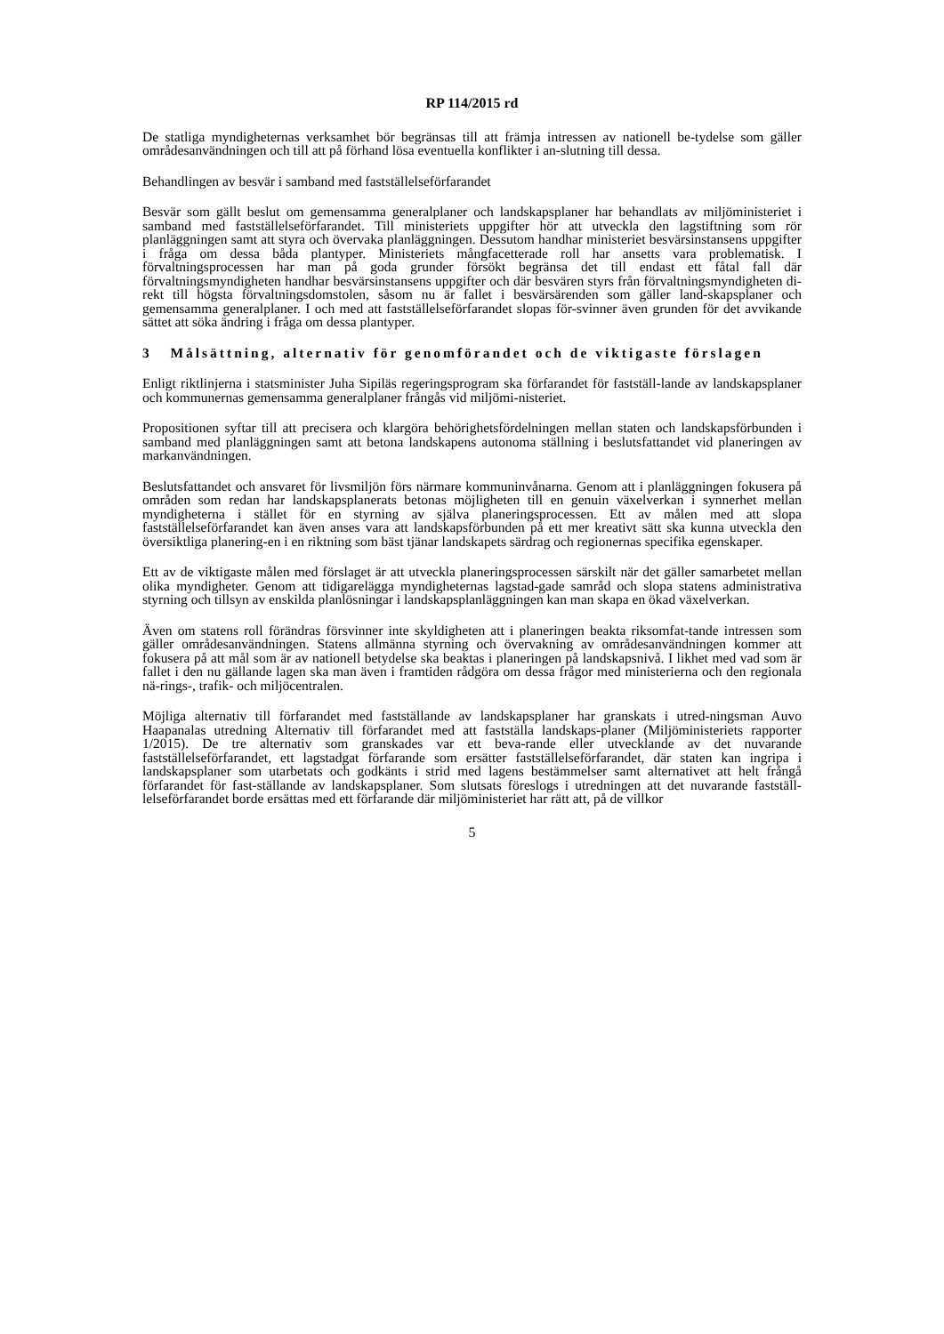RP 114/2015 rd
De statliga myndigheternas verksamhet bör begränsas till att främja intressen av nationell be-tydelse som gäller områdesanvändningen och till att på förhand lösa eventuella konflikter i an-slutning till dessa.
Behandlingen av besvär i samband med fastställelseförfarandet
Besvär som gällt beslut om gemensamma generalplaner och landskapsplaner har behandlats av miljöministeriet i samband med fastställelseförfarandet. Till ministeriets uppgifter hör att utveckla den lagstiftning som rör planläggningen samt att styra och övervaka planläggningen. Dessutom handhar ministeriet besvärsinstansens uppgifter i fråga om dessa båda plantyper. Ministeriets mångfacetterade roll har ansetts vara problematisk. I förvaltningsprocessen har man på goda grunder försökt begränsa det till endast ett fåtal fall där förvaltningsmyndigheten handhar besvärsinstansens uppgifter och där besvären styrs från förvaltningsmyndigheten di-rekt till högsta förvaltningsdomstolen, såsom nu är fallet i besvärsärenden som gäller land-skapsplaner och gemensamma generalplaner. I och med att fastställelseförfarandet slopas för-svinner även grunden för det avvikande sättet att söka ändring i fråga om dessa plantyper.
3 Målsättning, alternativ för genomförandet och de viktigaste förslagen
Enligt riktlinjerna i statsminister Juha Sipiläs regeringsprogram ska förfarandet för fastställ-lande av landskapsplaner och kommunernas gemensamma generalplaner frångås vid miljömi-nisteriet.
Propositionen syftar till att precisera och klargöra behörighetsfördelningen mellan staten och landskapsförbunden i samband med planläggningen samt att betona landskapens autonoma ställning i beslutsfattandet vid planeringen av markanvändningen.
Beslutsfattandet och ansvaret för livsmiljön förs närmare kommuninvånarna. Genom att i planläggningen fokusera på områden som redan har landskapsplanerats betonas möjligheten till en genuin växelverkan i synnerhet mellan myndigheterna i stället för en styrning av själva planeringsprocessen. Ett av målen med att slopa fastställelseförfarandet kan även anses vara att landskapsförbunden på ett mer kreativt sätt ska kunna utveckla den översiktliga planering-en i en riktning som bäst tjänar landskapets särdrag och regionernas specifika egenskaper.
Ett av de viktigaste målen med förslaget är att utveckla planeringsprocessen särskilt när det gäller samarbetet mellan olika myndigheter. Genom att tidigarelägga myndigheternas lagstad-gade samråd och slopa statens administrativa styrning och tillsyn av enskilda planlösningar i landskapsplanläggningen kan man skapa en ökad växelverkan.
Även om statens roll förändras försvinner inte skyldigheten att i planeringen beakta riksomfat-tande intressen som gäller områdesanvändningen. Statens allmänna styrning och övervakning av områdesanvändningen kommer att fokusera på att mål som är av nationell betydelse ska beaktas i planeringen på landskapsnivå. I likhet med vad som är fallet i den nu gällande lagen ska man även i framtiden rådgöra om dessa frågor med ministerierna och den regionala nä-rings-, trafik- och miljöcentralen.
Möjliga alternativ till förfarandet med fastställande av landskapsplaner har granskats i utred-ningsman Auvo Haapanalas utredning Alternativ till förfarandet med att fastställa landskaps-planer (Miljöministeriets rapporter 1/2015). De tre alternativ som granskades var ett beva-rande eller utvecklande av det nuvarande fastställelseförfarandet, ett lagstadgat förfarande som ersätter fastställelseförfarandet, där staten kan ingripa i landskapsplaner som utarbetats och godkänts i strid med lagens bestämmelser samt alternativet att helt frångå förfarandet för fast-ställande av landskapsplaner. Som slutsats föreslogs i utredningen att det nuvarande fastställ-lelseförfarandet borde ersättas med ett förfarande där miljöministeriet har rätt att, på de villkor
5